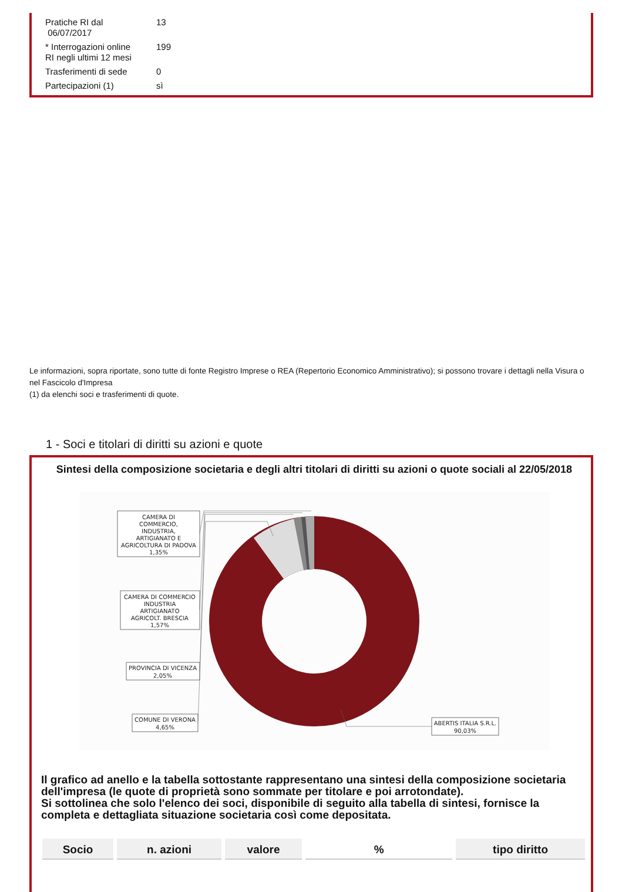| Pratiche RI dal 06/07/2017 | 13 |
| * Interrogazioni online RI negli ultimi 12 mesi | 199 |
| Trasferimenti di sede | 0 |
| Partecipazioni (1) | sì |
Le informazioni, sopra riportate, sono tutte di fonte Registro Imprese o REA (Repertorio Economico Amministrativo); si possono trovare i dettagli nella Visura o nel Fascicolo d'Impresa
(1) da elenchi soci e trasferimenti di quote.
1 - Soci e titolari di diritti su azioni e quote
Sintesi della composizione societaria e degli altri titolari di diritti su azioni o quote sociali al 22/05/2018
CAMERA DI
COMMERCIO,
INDUSTRIA,
ARTIGIANATO E
AGRICOLTURA DI PADOVA
1,35%
CAMERA DI COMMERCIO
INDUSTRIA
ARTIGIANATO
AGRICOLT. BRESCIA
1,57%
PROVINCIA DI VICENZA
2,05%
COMUNE DI VERONA
4,65%
ABERTIS ITALIA S.R.L.
90,03%
Il grafico ad anello e la tabella sottostante rappresentano una sintesi della composizione societaria dell'impresa (le quote di proprietà sono sommate per titolare e poi arrotondate).
Si sottolinea che solo l'elenco dei soci, disponibile di seguito alla tabella di sintesi, fornisce la completa e dettagliata situazione societaria così come depositata.
| Socio | n. azioni | valore | % | tipo diritto |
| --- | --- | --- | --- | --- |